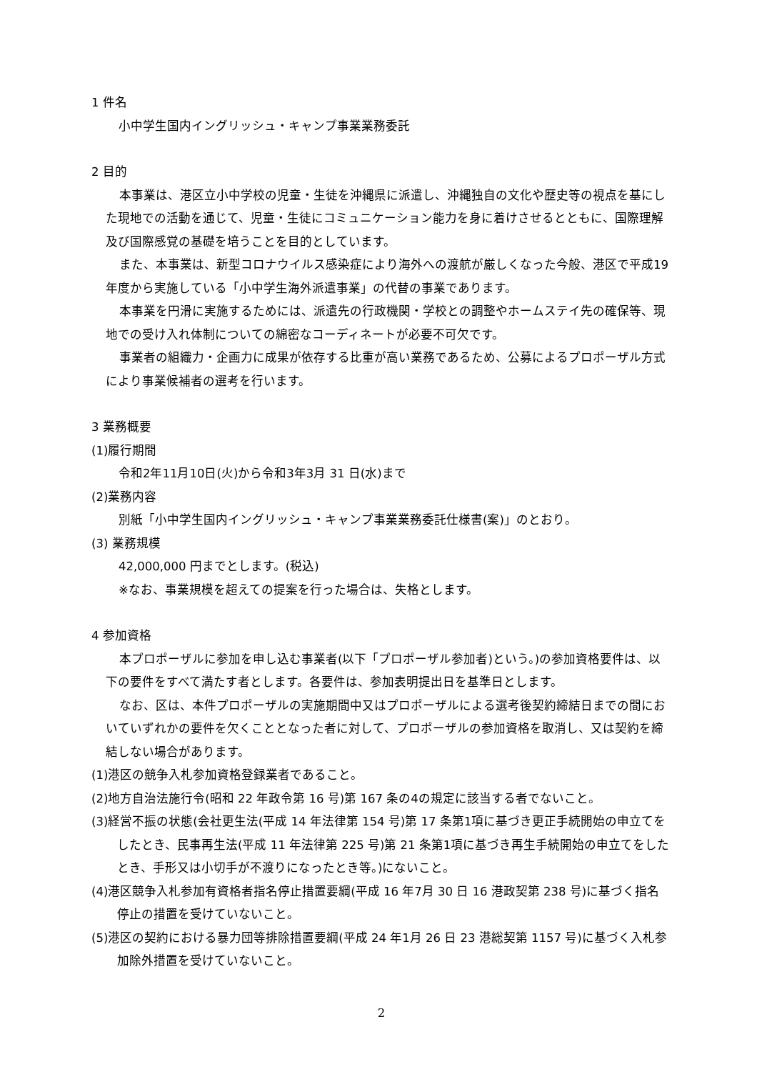1 件名
小中学生国内イングリッシュ・キャンプ事業業務委託
2 目的
本事業は、港区立小中学校の児童・生徒を沖縄県に派遣し、沖縄独自の文化や歴史等の視点を基にした現地での活動を通じて、児童・生徒にコミュニケーション能力を身に着けさせるとともに、国際理解及び国際感覚の基礎を培うことを目的としています。
また、本事業は、新型コロナウイルス感染症により海外への渡航が厳しくなった今般、港区で平成19年度から実施している「小中学生海外派遣事業」の代替の事業であります。
本事業を円滑に実施するためには、派遣先の行政機関・学校との調整やホームステイ先の確保等、現地での受け入れ体制についての綿密なコーディネートが必要不可欠です。
事業者の組織力・企画力に成果が依存する比重が高い業務であるため、公募によるプロポーザル方式により事業候補者の選考を行います。
3 業務概要
(1)履行期間
令和2年11月10日(火)から令和3年3月 31 日(水)まで
(2)業務内容
別紙「小中学生国内イングリッシュ・キャンプ事業業務委託仕様書(案)」のとおり。
(3) 業務規模
42,000,000 円までとします。(税込)
※なお、事業規模を超えての提案を行った場合は、失格とします。
4 参加資格
本プロポーザルに参加を申し込む事業者(以下「プロポーザル参加者)という。)の参加資格要件は、以下の要件をすべて満たす者とします。各要件は、参加表明提出日を基準日とします。
なお、区は、本件プロポーザルの実施期間中又はプロポーザルによる選考後契約締結日までの間においていずれかの要件を欠くこととなった者に対して、プロポーザルの参加資格を取消し、又は契約を締結しない場合があります。
(1)港区の競争入札参加資格登録業者であること。
(2)地方自治法施行令(昭和 22 年政令第 16 号)第 167 条の4の規定に該当する者でないこと。
(3)経営不振の状態(会社更生法(平成 14 年法律第 154 号)第 17 条第1項に基づき更正手続開始の申立てをしたとき、民事再生法(平成 11 年法律第 225 号)第 21 条第1項に基づき再生手続開始の申立てをしたとき、手形又は小切手が不渡りになったとき等。)にないこと。
(4)港区競争入札参加有資格者指名停止措置要綱(平成 16 年7月 30 日 16 港政契第 238 号)に基づく指名停止の措置を受けていないこと。
(5)港区の契約における暴力団等排除措置要綱(平成 24 年1月 26 日 23 港総契第 1157 号)に基づく入札参加除外措置を受けていないこと。
2